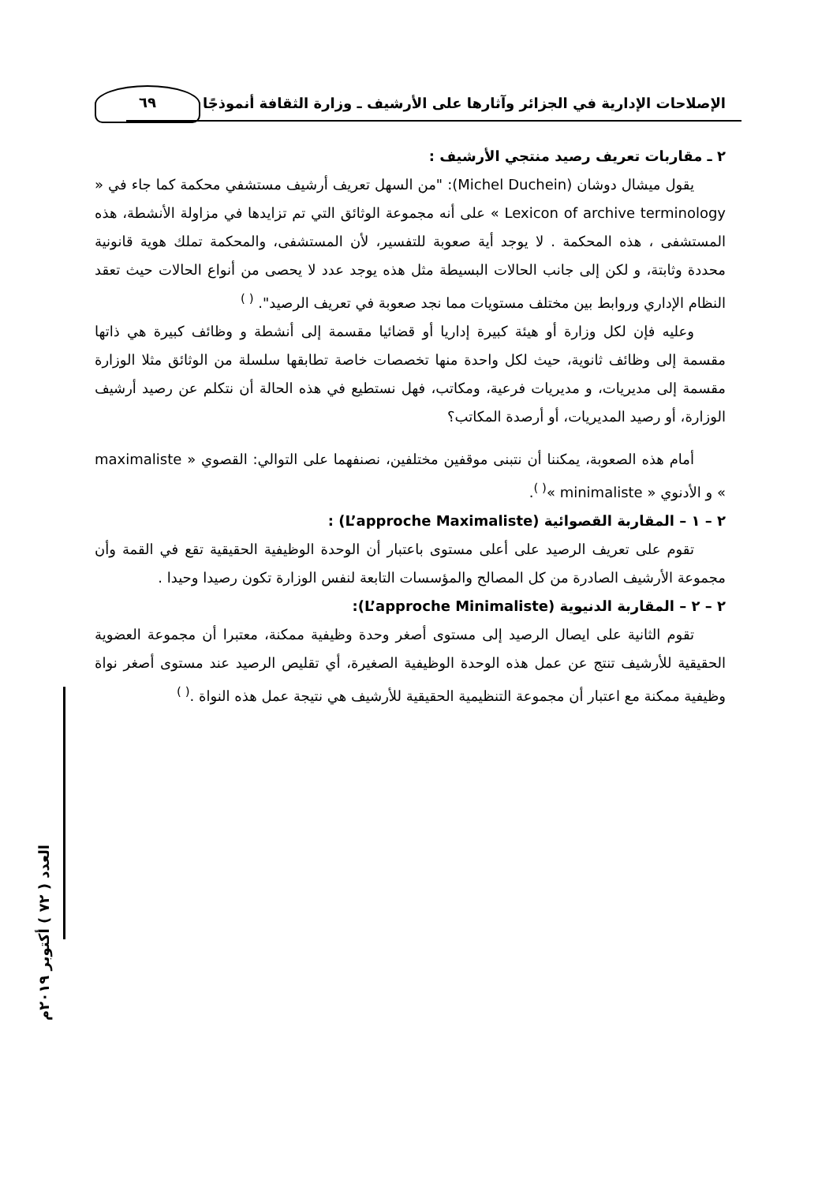الإصلاحات الإدارية في الجزائر وآثارها على الأرشيف ـ وزارة الثقافة أنموذجًا
٦٩
العدد ( ٧٢ ) أكتوبر ٢٠١٩م
٢ ـ مقاربات تعريف رصيد منتجي الأرشيف :
يقول ميشال دوشان (Michel Duchein): "من السهل تعريف أرشيف مستشفي محكمة كما جاء في « Lexicon of archive terminology » على أنه مجموعة الوثائق التي تم تزايدها في مزاولة الأنشطة، هذه المستشفى ، هذه المحكمة . لا يوجد أية صعوبة للتفسير، لأن المستشفى، والمحكمة تملك هوية قانونية محددة وثابتة، و لكن إلى جانب الحالات البسيطة مثل هذه يوجد عدد لا يحصى من أنواع الحالات حيث تعقد النظام الإداري وروابط بين مختلف مستويات مما نجد صعوبة في تعريف الرصيد". <sup>( )</sup>
وعليه فإن لكل وزارة أو هيئة كبيرة إداريا أو قضائيا مقسمة إلى أنشطة و وظائف كبيرة هي ذاتها مقسمة إلى وظائف ثانوية، حيث لكل واحدة منها تخصصات خاصة تطابقها سلسلة من الوثائق مثلا الوزارة مقسمة إلى مديريات، و مديريات فرعية، ومكاتب، فهل نستطيع في هذه الحالة أن نتكلم عن رصيد أرشيف الوزارة، أو رصيد المديريات، أو أرصدة المكاتب؟
أمام هذه الصعوبة، يمكننا أن نتبنى موقفين مختلفين، نصنفهما على التوالي: القصوي « maximaliste » و الأدنوي « minimaliste »<sup>( )</sup>.
٢ – ١ – المقاربة القصوائية (L’approche Maximaliste) :
تقوم على تعريف الرصيد على أعلى مستوى باعتبار أن الوحدة الوظيفية الحقيقية تقع في القمة وأن مجموعة الأرشيف الصادرة من كل المصالح والمؤسسات التابعة لنفس الوزارة تكون رصيدا وحيدا .
٢ – ٢ – المقاربة الدنيوية (L’approche Minimaliste):
تقوم الثانية على ايصال الرصيد إلى مستوى أصغر وحدة وظيفية ممكنة، معتبرا أن مجموعة العضوية الحقيقية للأرشيف تنتج عن عمل هذه الوحدة الوظيفية الصغيرة، أي تقليص الرصيد عند مستوى أصغر نواة وظيفية ممكنة مع اعتبار أن مجموعة التنظيمية الحقيقية للأرشيف هي نتيجة عمل هذه النواة .<sup>( )</sup>